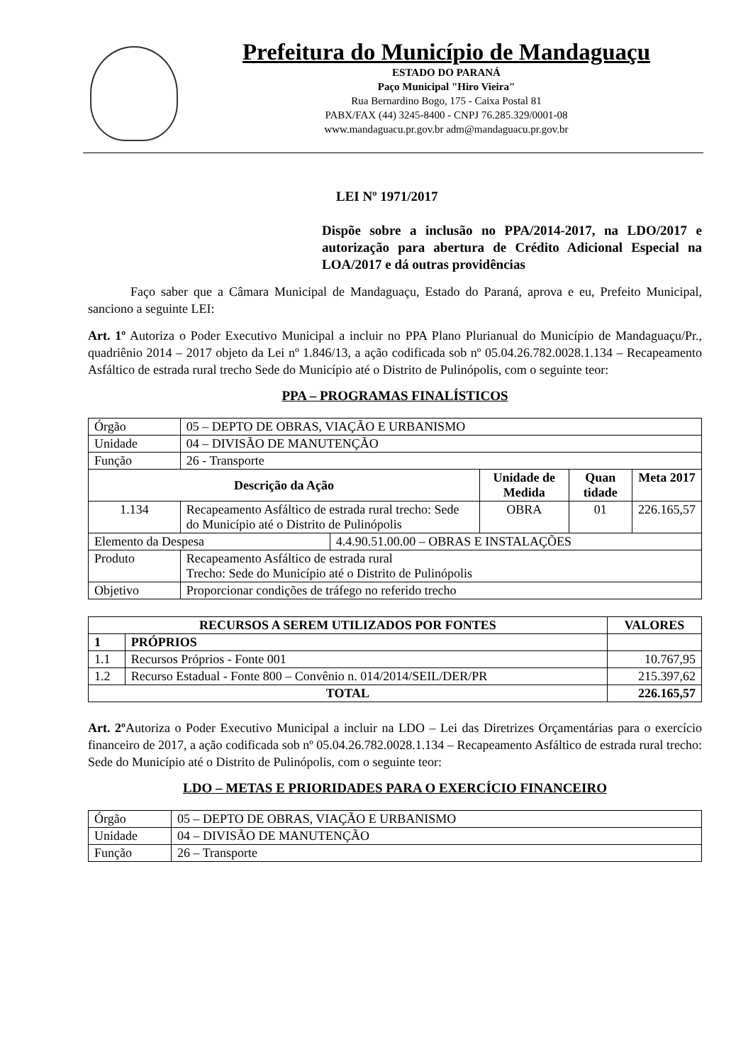Prefeitura do Município de Mandaguaçu
ESTADO DO PARANÁ
Paço Municipal "Hiro Vieira"
Rua Bernardino Bogo, 175 - Caixa Postal 81
PABX/FAX (44) 3245-8400 - CNPJ 76.285.329/0001-08
www.mandaguacu.pr.gov.br adm@mandaguacu.pr.gov.br
LEI Nº 1971/2017
Dispõe sobre a inclusão no PPA/2014-2017, na LDO/2017 e autorização para abertura de Crédito Adicional Especial na LOA/2017 e dá outras providências
Faço saber que a Câmara Municipal de Mandaguaçu, Estado do Paraná, aprova e eu, Prefeito Municipal, sanciono a seguinte LEI:
Art. 1º Autoriza o Poder Executivo Municipal a incluir no PPA Plano Plurianual do Município de Mandaguaçu/Pr., quadriênio 2014 – 2017 objeto da Lei nº 1.846/13, a ação codificada sob nº 05.04.26.782.0028.1.134 – Recapeamento Asfáltico de estrada rural trecho Sede do Município até o Distrito de Pulinópolis, com o seguinte teor:
PPA – PROGRAMAS FINALÍSTICOS
| Órgão | 05 – DEPTO DE OBRAS, VIAÇÃO E URBANISMO | | | | |
| Unidade | 04 – DIVISÃO DE MANUTENÇÃO | | | | |
| Função | 26 - Transporte | | | | |
| Descrição da Ação | | | Unidade de Medida | Quan tidade | Meta 2017 |
| 1.134 | Recapeamento Asfáltico de estrada rural trecho: Sede do Município até o Distrito de Pulinópolis | | OBRA | 01 | 226.165,57 |
| Elemento da Despesa | | 4.4.90.51.00.00 – OBRAS E INSTALAÇÕES | | | |
| Produto | Recapeamento Asfáltico de estrada rural Trecho: Sede do Município até o Distrito de Pulinópolis | | | | |
| Objetivo | Proporcionar condições de tráfego no referido trecho | | | | |
| RECURSOS A SEREM UTILIZADOS POR FONTES | | VALORES |
| --- | --- | --- |
| 1 | PRÓPRIOS | |
| 1.1 | Recursos Próprios - Fonte 001 | 10.767,95 |
| 1.2 | Recurso Estadual - Fonte 800 – Convênio n. 014/2014/SEIL/DER/PR | 215.397,62 |
| TOTAL | | 226.165,57 |
Art. 2º Autoriza o Poder Executivo Municipal a incluir na LDO – Lei das Diretrizes Orçamentárias para o exercício financeiro de 2017, a ação codificada sob nº 05.04.26.782.0028.1.134 – Recapeamento Asfáltico de estrada rural trecho: Sede do Município até o Distrito de Pulinópolis, com o seguinte teor:
LDO – METAS E PRIORIDADES PARA O EXERCÍCIO FINANCEIRO
| Órgão | 05 – DEPTO DE OBRAS, VIAÇÃO E URBANISMO |
| Unidade | 04 – DIVISÃO DE MANUTENÇÃO |
| Função | 26 – Transporte |